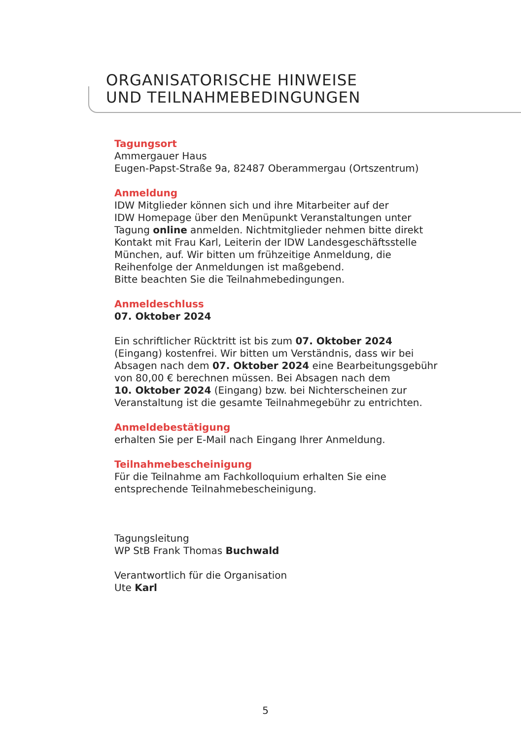ORGANISATORISCHE HINWEISE
UND TEILNAHMEBEDINGUNGEN
Tagungsort
Ammergauer Haus
Eugen-Papst-Straße 9a, 82487 Oberammergau (Ortszentrum)
Anmeldung
IDW Mitglieder können sich und ihre Mitarbeiter auf der
IDW Homepage über den Menüpunkt Veranstaltungen unter
Tagung online anmelden. Nichtmitglieder nehmen bitte direkt
Kontakt mit Frau Karl, Leiterin der IDW Landesgeschäftsstelle
München, auf. Wir bitten um frühzeitige Anmeldung, die
Reihenfolge der Anmeldungen ist maßgebend.
Bitte beachten Sie die Teilnahmebedingungen.
Anmeldeschluss
07. Oktober 2024
Ein schriftlicher Rücktritt ist bis zum 07. Oktober 2024
(Eingang) kostenfrei. Wir bitten um Verständnis, dass wir bei
Absagen nach dem 07. Oktober 2024 eine Bearbeitungsgebühr
von 80,00 € berechnen müssen. Bei Absagen nach dem
10. Oktober 2024 (Eingang) bzw. bei Nichterscheinen zur
Veranstaltung ist die gesamte Teilnahmegebühr zu entrichten.
Anmeldebestätigung
erhalten Sie per E-Mail nach Eingang Ihrer Anmeldung.
Teilnahmebescheinigung
Für die Teilnahme am Fachkolloquium erhalten Sie eine
entsprechende Teilnahmebescheinigung.
Tagungsleitung
WP StB Frank Thomas Buchwald
Verantwortlich für die Organisation
Ute Karl
5